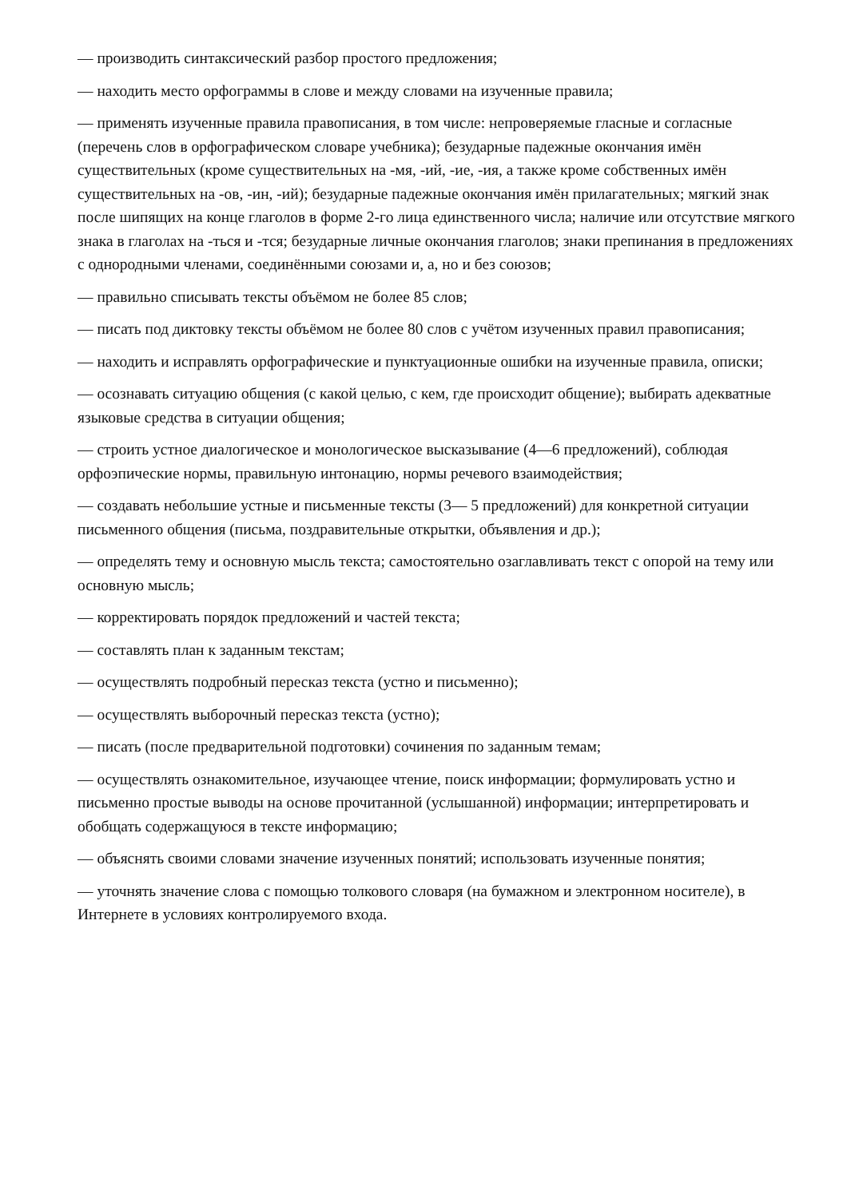— производить синтаксический разбор простого предложения;
— находить место орфограммы в слове и между словами на изученные правила;
— применять изученные правила правописания, в том числе: непроверяемые гласные и согласные (перечень слов в орфографическом словаре учебника); безударные падежные окончания имён существительных (кроме существительных на -мя, -ий, -ие, -ия, а также кроме собственных имён существительных на -ов, -ин, -ий); безударные падежные окончания имён прилагательных; мягкий знак после шипящих на конце глаголов в форме 2-го лица единственного числа; наличие или отсутствие мягкого знака в глаголах на -ться и -тся; безударные личные окончания глаголов; знаки препинания в предложениях с однородными членами, соединёнными союзами и, а, но и без союзов;
— правильно списывать тексты объёмом не более 85 слов;
— писать под диктовку тексты объёмом не более 80 слов с учётом изученных правил правописания;
— находить и исправлять орфографические и пунктуационные ошибки на изученные правила, описки;
— осознавать ситуацию общения (с какой целью, с кем, где происходит общение); выбирать адекватные языковые средства в ситуации общения;
— строить устное диалогическое и монологическое высказывание (4—6 предложений), соблюдая орфоэпические нормы, правильную интонацию, нормы речевого взаимодействия;
— создавать небольшие устные и письменные тексты (3— 5 предложений) для конкретной ситуации письменного общения (письма, поздравительные открытки, объявления и др.);
— определять тему и основную мысль текста; самостоятельно озаглавливать текст с опорой на тему или основную мысль;
— корректировать порядок предложений и частей текста;
— составлять план к заданным текстам;
— осуществлять подробный пересказ текста (устно и письменно);
— осуществлять выборочный пересказ текста (устно);
— писать (после предварительной подготовки) сочинения по заданным темам;
— осуществлять ознакомительное, изучающее чтение, поиск информации; формулировать устно и письменно простые выводы на основе прочитанной (услышанной) информации; интерпретировать и обобщать содержащуюся в тексте информацию;
— объяснять своими словами значение изученных понятий; использовать изученные понятия;
— уточнять значение слова с помощью толкового словаря (на бумажном и электронном носителе), в Интернете в условиях контролируемого входа.